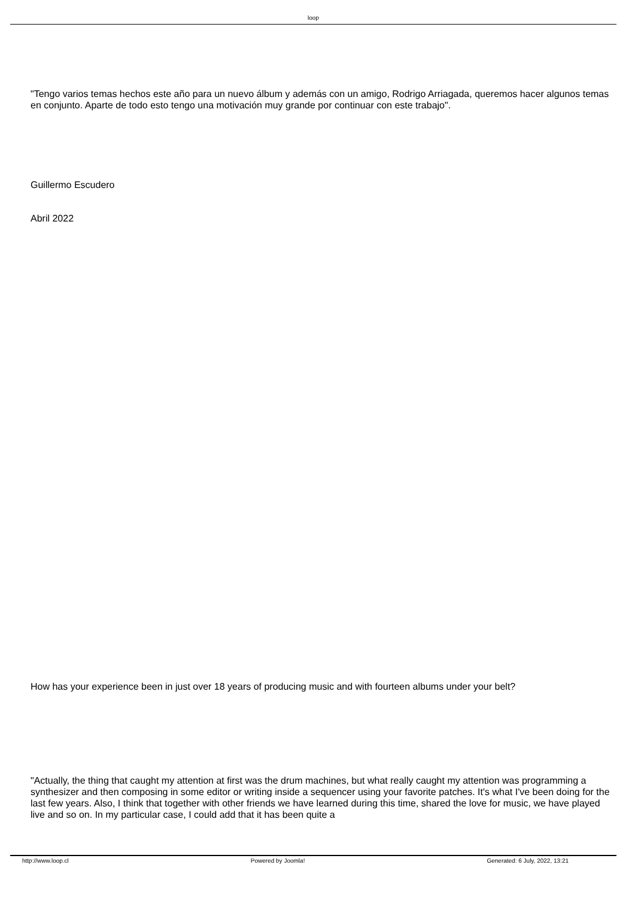loop
"Tengo varios temas hechos este año para un nuevo álbum y además con un amigo, Rodrigo Arriagada, queremos hacer algunos temas en conjunto. Aparte de todo esto tengo una motivación muy grande por continuar con este trabajo".
Guillermo Escudero
Abril 2022
How has your experience been in just over 18 years of producing music and with fourteen albums under your belt?
"Actually, the thing that caught my attention at first was the drum machines, but what really caught my attention was programming a synthesizer and then composing in some editor or writing inside a sequencer using your favorite patches. It's what I've been doing for the last few years. Also, I think that together with other friends we have learned during this time, shared the love for music, we have played live and so on. In my particular case, I could add that it has been quite a
http://www.loop.cl Powered by Joomla! Generated: 6 July, 2022, 13:21